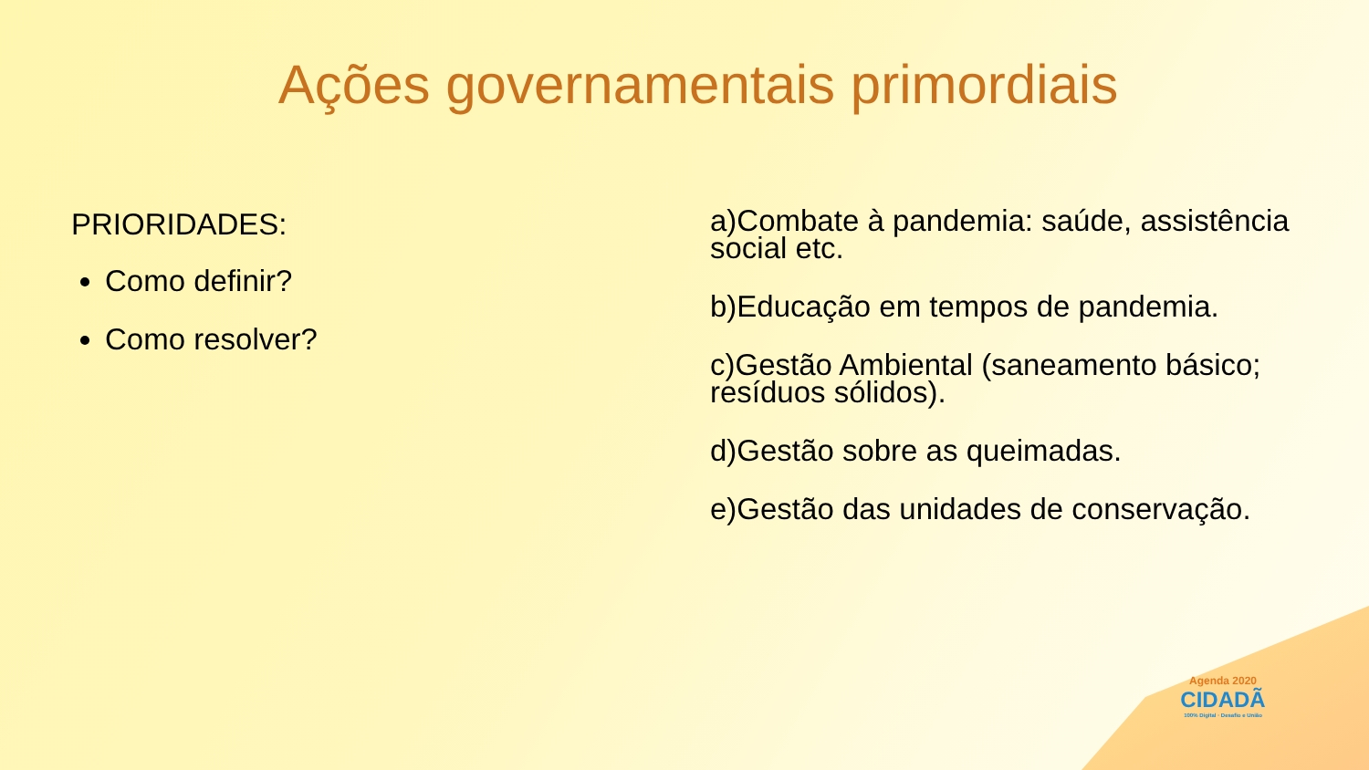Ações governamentais primordiais
PRIORIDADES:
Como definir?
Como resolver?
a)Combate à pandemia: saúde, assistência social etc.
b)Educação em tempos de pandemia.
c)Gestão Ambiental (saneamento básico; resíduos sólidos).
d)Gestão sobre as queimadas.
e)Gestão das unidades de conservação.
Agenda 2020
CIDADÃ
100% Digital · Desafio e União